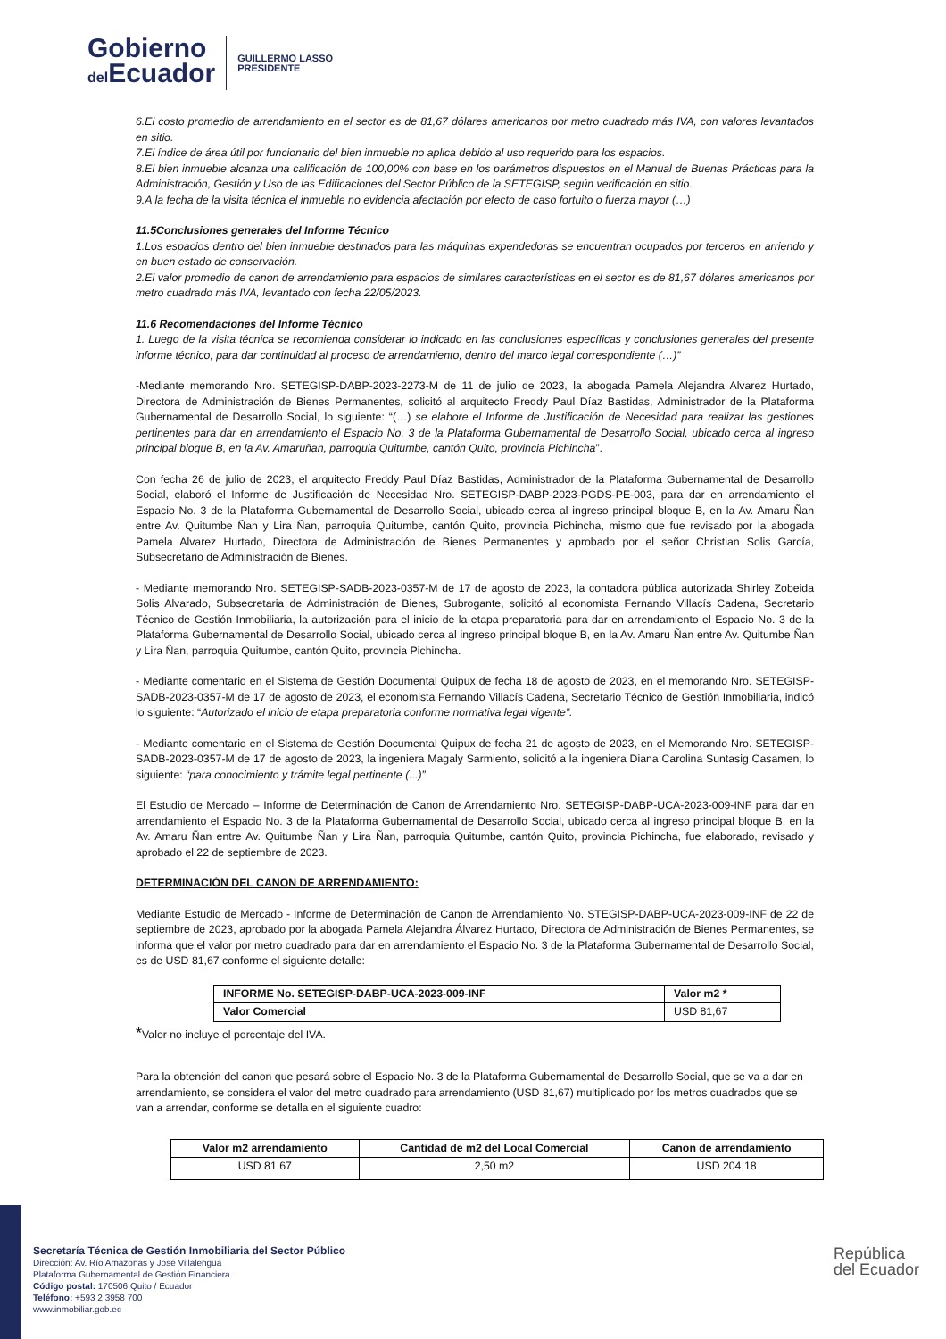Gobierno
del Ecuador
GUILLERMO LASSO
PRESIDENTE
6.El costo promedio de arrendamiento en el sector es de 81,67 dólares americanos por metro cuadrado más IVA, con valores levantados en sitio.
7.El índice de área útil por funcionario del bien inmueble no aplica debido al uso requerido para los espacios.
8.El bien inmueble alcanza una calificación de 100,00% con base en los parámetros dispuestos en el Manual de Buenas Prácticas para la Administración, Gestión y Uso de las Edificaciones del Sector Público de la SETEGISP, según verificación en sitio.
9.A la fecha de la visita técnica el inmueble no evidencia afectación por efecto de caso fortuito o fuerza mayor (…)
11.5Conclusiones generales del Informe Técnico
1.Los espacios dentro del bien inmueble destinados para las máquinas expendedoras se encuentran ocupados por terceros en arriendo y en buen estado de conservación.
2.El valor promedio de canon de arrendamiento para espacios de similares características en el sector es de 81,67 dólares americanos por metro cuadrado más IVA, levantado con fecha 22/05/2023.
11.6 Recomendaciones del Informe Técnico
1. Luego de la visita técnica se recomienda considerar lo indicado en las conclusiones específicas y conclusiones generales del presente informe técnico, para dar continuidad al proceso de arrendamiento, dentro del marco legal correspondiente (…)”
-Mediante memorando Nro. SETEGISP-DABP-2023-2273-M de 11 de julio de 2023, la abogada Pamela Alejandra Alvarez Hurtado, Directora de Administración de Bienes Permanentes, solicitó al arquitecto Freddy Paul Díaz Bastidas, Administrador de la Plataforma Gubernamental de Desarrollo Social, lo siguiente: “(…) se elabore el Informe de Justificación de Necesidad para realizar las gestiones pertinentes para dar en arrendamiento el Espacio No. 3 de la Plataforma Gubernamental de Desarrollo Social, ubicado cerca al ingreso principal bloque B, en la Av. Amaruñan, parroquia Quitumbe, cantón Quito, provincia Pichincha”.
Con fecha 26 de julio de 2023, el arquitecto Freddy Paul Díaz Bastidas, Administrador de la Plataforma Gubernamental de Desarrollo Social, elaboró el Informe de Justificación de Necesidad Nro. SETEGISP-DABP-2023-PGDS-PE-003, para dar en arrendamiento el Espacio No. 3 de la Plataforma Gubernamental de Desarrollo Social, ubicado cerca al ingreso principal bloque B, en la Av. Amaru Ñan entre Av. Quitumbe Ñan y Lira Ñan, parroquia Quitumbe, cantón Quito, provincia Pichincha, mismo que fue revisado por la abogada Pamela Alvarez Hurtado, Directora de Administración de Bienes Permanentes y aprobado por el señor Christian Solis García, Subsecretario de Administración de Bienes.
- Mediante memorando Nro. SETEGISP-SADB-2023-0357-M de 17 de agosto de 2023, la contadora pública autorizada Shirley Zobeida Solis Alvarado, Subsecretaria de Administración de Bienes, Subrogante, solicitó al economista Fernando Villacís Cadena, Secretario Técnico de Gestión Inmobiliaria, la autorización para el inicio de la etapa preparatoria para dar en arrendamiento el Espacio No. 3 de la Plataforma Gubernamental de Desarrollo Social, ubicado cerca al ingreso principal bloque B, en la Av. Amaru Ñan entre Av. Quitumbe Ñan y Lira Ñan, parroquia Quitumbe, cantón Quito, provincia Pichincha.
- Mediante comentario en el Sistema de Gestión Documental Quipux de fecha 18 de agosto de 2023, en el memorando Nro. SETEGISP-SADB-2023-0357-M de 17 de agosto de 2023, el economista Fernando Villacís Cadena, Secretario Técnico de Gestión Inmobiliaria, indicó lo siguiente: “Autorizado el inicio de etapa preparatoria conforme normativa legal vigente”.
- Mediante comentario en el Sistema de Gestión Documental Quipux de fecha 21 de agosto de 2023, en el Memorando Nro. SETEGISP-SADB-2023-0357-M de 17 de agosto de 2023, la ingeniera Magaly Sarmiento, solicitó a la ingeniera Diana Carolina Suntasig Casamen, lo siguiente: “para conocimiento y trámite legal pertinente (...)”.
El Estudio de Mercado – Informe de Determinación de Canon de Arrendamiento Nro. SETEGISP-DABP-UCA-2023-009-INF para dar en arrendamiento el Espacio No. 3 de la Plataforma Gubernamental de Desarrollo Social, ubicado cerca al ingreso principal bloque B, en la Av. Amaru Ñan entre Av. Quitumbe Ñan y Lira Ñan, parroquia Quitumbe, cantón Quito, provincia Pichincha, fue elaborado, revisado y aprobado el 22 de septiembre de 2023.
DETERMINACIÓN DEL CANON DE ARRENDAMIENTO:
Mediante Estudio de Mercado - Informe de Determinación de Canon de Arrendamiento No. STEGISP-DABP-UCA-2023-009-INF de 22 de septiembre de 2023, aprobado por la abogada Pamela Alejandra Álvarez Hurtado, Directora de Administración de Bienes Permanentes, se informa que el valor por metro cuadrado para dar en arrendamiento el Espacio No. 3 de la Plataforma Gubernamental de Desarrollo Social, es de USD 81,67 conforme el siguiente detalle:
| INFORME No. SETEGISP-DABP-UCA-2023-009-INF | Valor m2 * |
| --- | --- |
| Valor Comercial | USD 81,67 |
*Valor no incluye el porcentaje del IVA.
Para la obtención del canon que pesará sobre el Espacio No. 3 de la Plataforma Gubernamental de Desarrollo Social, que se va a dar en arrendamiento, se considera el valor del metro cuadrado para arrendamiento (USD 81,67) multiplicado por los metros cuadrados que se van a arrendar, conforme se detalla en el siguiente cuadro:
| Valor m2 arrendamiento | Cantidad de m2 del Local Comercial | Canon de arrendamiento |
| --- | --- | --- |
| USD 81,67 | 2,50 m2 | USD 204,18 |
Secretaría Técnica de Gestión Inmobiliaria del Sector Público
Dirección: Av. Río Amazonas y José Villalengua
Plataforma Gubernamental de Gestión Financiera
Código postal: 170506 Quito / Ecuador
Teléfono: +593 2 3958 700
www.inmobiliar.gob.ec
República
del Ecuador